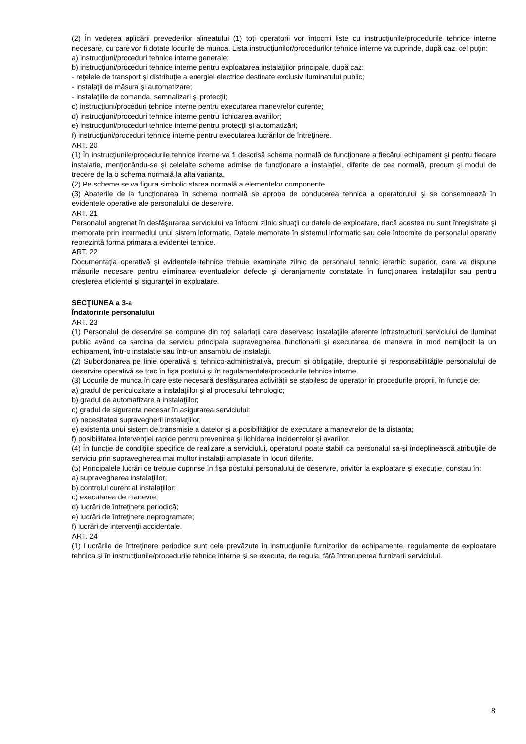(2) În vederea aplicării prevederilor alineatului (1) toţi operatorii vor întocmi liste cu instrucţiunile/procedurile tehnice interne necesare, cu care vor fi dotate locurile de munca. Lista instrucţiunilor/procedurilor tehnice interne va cuprinde, după caz, cel puţin:
a) instrucţiuni/proceduri tehnice interne generale;
b) instrucţiuni/proceduri tehnice interne pentru exploatarea instalaţiilor principale, după caz:
- reţelele de transport şi distribuţie a energiei electrice destinate exclusiv iluminatului public;
- instalaţii de măsura şi automatizare;
- instalaţiile de comanda, semnalizari şi protecţii;
c) instrucţiuni/proceduri tehnice interne pentru executarea manevrelor curente;
d) instrucţiuni/proceduri tehnice interne pentru lichidarea avariilor;
e) instrucţiuni/proceduri tehnice interne pentru protecţii şi automatizări;
f) instrucţiuni/proceduri tehnice interne pentru executarea lucrărilor de întreţinere.
ART. 20
(1) În instrucţiunile/procedurile tehnice interne va fi descrisă schema normală de funcţionare a fiecărui echipament şi pentru fiecare instalatie, menţionându-se şi celelalte scheme admise de funcţionare a instalaţiei, diferite de cea normală, precum şi modul de trecere de la o schema normală la alta varianta.
(2) Pe scheme se va figura simbolic starea normală a elementelor componente.
(3) Abaterile de la funcţionarea în schema normală se aproba de conducerea tehnica a operatorului şi se consemnează în evidentele operative ale personalului de deservire.
ART. 21
Personalul angrenat în desfăşurarea serviciului va întocmi zilnic situaţii cu datele de exploatare, dacă acestea nu sunt înregistrate şi memorate prin intermediul unui sistem informatic. Datele memorate în sistemul informatic sau cele întocmite de personalul operativ reprezintă forma primara a evidentei tehnice.
ART. 22
Documentaţia operativă şi evidentele tehnice trebuie examinate zilnic de personalul tehnic ierarhic superior, care va dispune măsurile necesare pentru eliminarea eventualelor defecte şi deranjamente constatate în funcţionarea instalaţiilor sau pentru creşterea eficientei şi siguranţei în exploatare.
SECŢIUNEA a 3-a
Îndatoririle personalului
ART. 23
(1) Personalul de deservire se compune din toţi salariaţii care deservesc instalaţiile aferente infrastructurii serviciului de iluminat public având ca sarcina de serviciu principala supravegherea functionarii şi executarea de manevre în mod nemijlocit la un echipament, într-o instalatie sau într-un ansamblu de instalaţii.
(2) Subordonarea pe linie operativă şi tehnico-administrativă, precum şi obligaţiile, drepturile şi responsabilităţile personalului de deservire operativă se trec în fişa postului şi în regulamentele/procedurile tehnice interne.
(3) Locurile de munca în care este necesară desfăşurarea activităţii se stabilesc de operator în procedurile proprii, în funcţie de:
a) gradul de periculozitate a instalaţiilor şi al procesului tehnologic;
b) gradul de automatizare a instalaţiilor;
c) gradul de siguranta necesar în asigurarea serviciului;
d) necesitatea supravegherii instalaţiilor;
e) existenta unui sistem de transmisie a datelor şi a posibilităţilor de executare a manevrelor de la distanta;
f) posibilitatea intervenţiei rapide pentru prevenirea şi lichidarea incidentelor şi avariilor.
(4) În funcţie de condiţiile specifice de realizare a serviciului, operatorul poate stabili ca personalul sa-şi îndeplinească atribuţiile de serviciu prin supravegherea mai multor instalaţii amplasate în locuri diferite.
(5) Principalele lucrări ce trebuie cuprinse în fişa postului personalului de deservire, privitor la exploatare şi execuţie, constau în:
a) supravegherea instalaţiilor;
b) controlul curent al instalaţiilor;
c) executarea de manevre;
d) lucrări de întreţinere periodică;
e) lucrări de întreţinere neprogramate;
f) lucrări de intervenţii accidentale.
ART. 24
(1) Lucrările de întreţinere periodice sunt cele prevăzute în instrucţiunile furnizorilor de echipamente, regulamente de exploatare tehnica şi în instrucţiunile/procedurile tehnice interne şi se executa, de regula, fără întreruperea furnizarii serviciului.
8